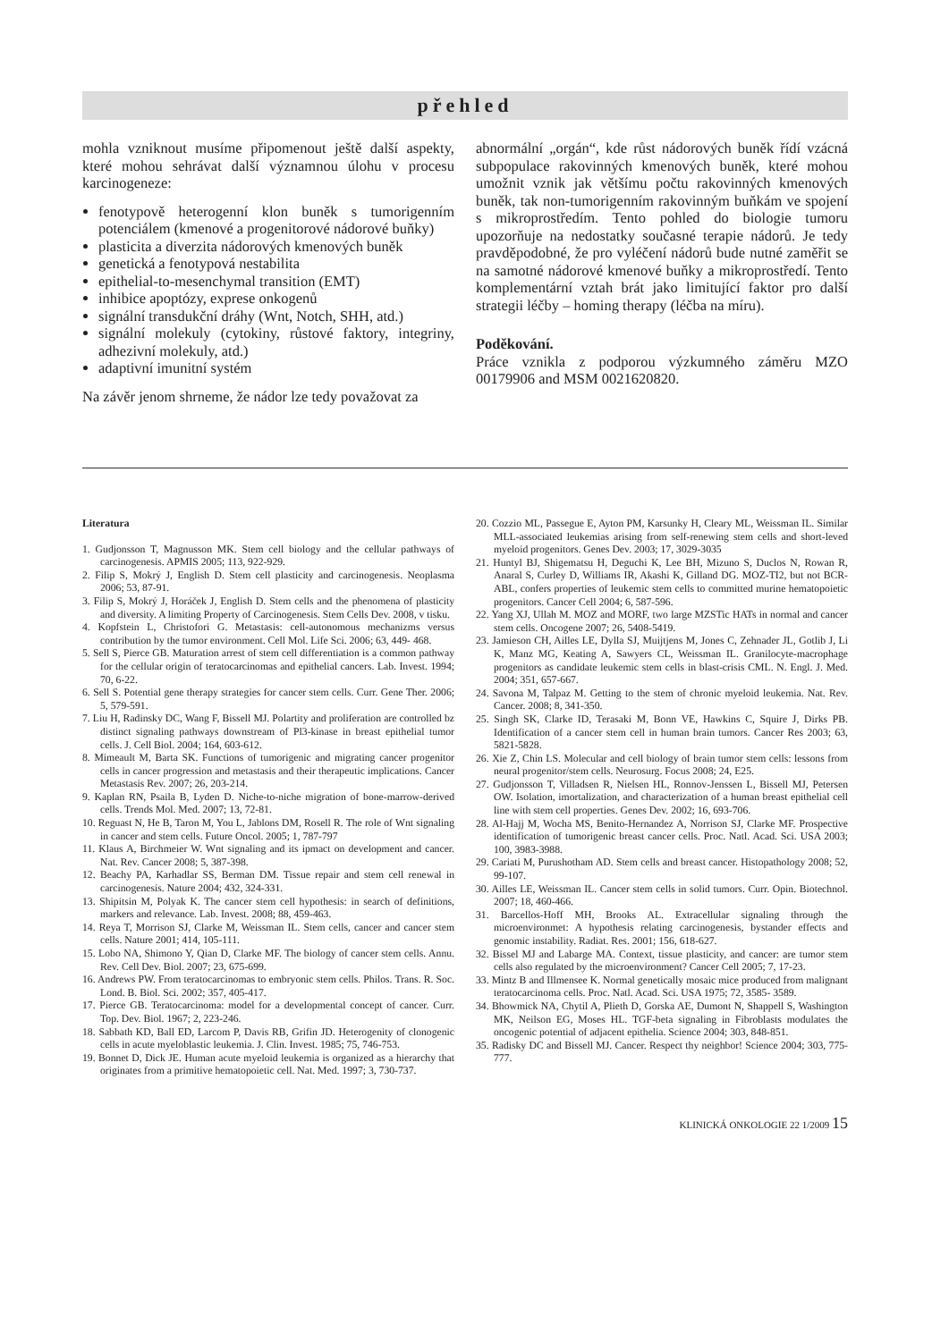přehled
mohla vzniknout musíme připomenout ještě další aspekty, které mohou sehrávat další významnou úlohu v procesu karcinogeneze:
fenotypově heterogenní klon buněk s tumorigenním potenciálem (kmenové a progenitorové nádorové buňky)
plasticita a diverzita nádorových kmenových buněk
genetická a fenotypová nestabilita
epithelial-to-mesenchymal transition (EMT)
inhibice apoptózy, exprese onkogenů
signální transdukční dráhy (Wnt, Notch, SHH, atd.)
signální molekuly (cytokiny, růstové faktory, integriny, adhezivní molekuly, atd.)
adaptivní imunitní systém
Na závěr jenom shrneme, že nádor lze tedy považovat za
abnormální „orgán“, kde růst nádorových buněk řídí vzácná subpopulace rakovinných kmenových buněk, které mohou umožnit vznik jak většímu počtu rakovinných kmenových buněk, tak non-tumorigenním rakovinným buňkám ve spojení s mikroprostředím. Tento pohled do biologie tumoru upozorňuje na nedostatky současné terapie nádorů. Je tedy pravděpodobné, že pro vyléčení nádorů bude nutné zaměřit se na samotné nádorové kmenové buňky a mikroprostředí. Tento komplementární vztah brát jako limitující faktor pro další strategii léčby – homing therapy (léčba na míru).
Poděkování.
Práce vznikla z podporou výzkumného záměru MZO 00179906 and MSM 0021620820.
Literatura
1. Gudjonsson T, Magnusson MK. Stem cell biology and the cellular pathways of carcinogenesis. APMIS 2005; 113, 922-929.
2. Filip S, Mokrý J, English D. Stem cell plasticity and carcinogenesis. Neoplasma 2006; 53, 87-91.
3. Filip S, Mokrý J, Horáček J, English D. Stem cells and the phenomena of plasticity and diversity. A limiting Property of Carcinogenesis. Stem Cells Dev. 2008, v tisku.
4. Kopfstein L, Christofori G. Metastasis: cell-autonomous mechanizms versus contribution by the tumor environment. Cell Mol. Life Sci. 2006; 63, 449- 468.
5. Sell S, Pierce GB. Maturation arrest of stem cell differentiation is a common pathway for the cellular origin of teratocarcinomas and epithelial cancers. Lab. Invest. 1994; 70, 6-22.
6. Sell S. Potential gene therapy strategies for cancer stem cells. Curr. Gene Ther. 2006; 5, 579-591.
7. Liu H, Radinsky DC, Wang F, Bissell MJ. Polartity and proliferation are controlled bz distinct signaling pathways downstream of Pl3-kinase in breast epithelial tumor cells. J. Cell Biol. 2004; 164, 603-612.
8. Mimeault M, Barta SK. Functions of tumorigenic and migrating cancer progenitor cells in cancer progression and metastasis and their therapeutic implications. Cancer Metastasis Rev. 2007; 26, 203-214.
9. Kaplan RN, Psaila B, Lyden D. Niche-to-niche migration of bone-marrow-derived cells. Trends Mol. Med. 2007; 13, 72-81.
10. Reguast N, He B, Taron M, You L, Jablons DM, Rosell R. The role of Wnt signaling in cancer and stem cells. Future Oncol. 2005; 1, 787-797
11. Klaus A, Birchmeier W. Wnt signaling and its ipmact on development and cancer. Nat. Rev. Cancer 2008; 5, 387-398.
12. Beachy PA, Karhadlar SS, Berman DM. Tissue repair and stem cell renewal in carcinogenesis. Nature 2004; 432, 324-331.
13. Shipitsin M, Polyak K. The cancer stem cell hypothesis: in search of definitions, markers and relevance. Lab. Invest. 2008; 88, 459-463.
14. Reya T, Morrison SJ, Clarke M, Weissman IL. Stem cells, cancer and cancer stem cells. Nature 2001; 414, 105-111.
15. Lobo NA, Shimono Y, Qian D, Clarke MF. The biology of cancer stem cells. Annu. Rev. Cell Dev. Biol. 2007; 23, 675-699.
16. Andrews PW. From teratocarcinomas to embryonic stem cells. Philos. Trans. R. Soc. Lond. B. Biol. Sci. 2002; 357, 405-417.
17. Pierce GB. Teratocarcinoma: model for a developmental concept of cancer. Curr. Top. Dev. Biol. 1967; 2, 223-246.
18. Sabbath KD, Ball ED, Larcom P, Davis RB, Grifin JD. Heterogenity of clonogenic cells in acute myeloblastic leukemia. J. Clin. Invest. 1985; 75, 746-753.
19. Bonnet D, Dick JE. Human acute myeloid leukemia is organized as a hierarchy that originates from a primitive hematopoietic cell. Nat. Med. 1997; 3, 730-737.
20. Cozzio ML, Passegue E, Ayton PM, Karsunky H, Cleary ML, Weissman IL. Similar MLL-associated leukemias arising from self-renewing stem cells and short-leved myeloid progenitors. Genes Dev. 2003; 17, 3029-3035
21. Huntyl BJ, Shigematsu H, Deguchi K, Lee BH, Mizuno S, Duclos N, Rowan R, Anaral S, Curley D, Williams IR, Akashi K, Gilland DG. MOZ-TI2, but not BCR- ABL, confers properties of leukemic stem cells to committed murine hematopoietic progenitors. Cancer Cell 2004; 6, 587-596.
22. Yang XJ, Ullah M. MOZ and MORF, two large MZSTic HATs in normal and cancer stem cells. Oncogene 2007; 26, 5408-5419.
23. Jamieson CH, Ailles LE, Dylla SJ, Muijtjens M, Jones C, Zehnader JL, Gotlib J, Li K, Manz MG, Keating A, Sawyers CL, Weissman IL. Granilocyte-macrophage progenitors as candidate leukemic stem cells in blast-crisis CML. N. Engl. J. Med. 2004; 351, 657-667.
24. Savona M, Talpaz M. Getting to the stem of chronic myeloid leukemia. Nat. Rev. Cancer. 2008; 8, 341-350.
25. Singh SK, Clarke ID, Terasaki M, Bonn VE, Hawkins C, Squire J, Dirks PB. Identification of a cancer stem cell in human brain tumors. Cancer Res 2003; 63, 5821-5828.
26. Xie Z, Chin LS. Molecular and cell biology of brain tumor stem cells: lessons from neural progenitor/stem cells. Neurosurg. Focus 2008; 24, E25.
27. Gudjonsson T, Villadsen R, Nielsen HL, Ronnov-Jenssen L, Bissell MJ, Petersen OW. Isolation, imortalization, and characterization of a human breast epithelial cell line with stem cell properties. Genes Dev. 2002; 16, 693-706.
28. Al-Hajj M, Wocha MS, Benito-Hernandez A, Norrison SJ, Clarke MF. Prospective identification of tumorigenic breast cancer cells. Proc. Natl. Acad. Sci. USA 2003; 100, 3983-3988.
29. Cariati M, Purushotham AD. Stem cells and breast cancer. Histopathology 2008; 52, 99-107.
30. Ailles LE, Weissman IL. Cancer stem cells in solid tumors. Curr. Opin. Biotechnol. 2007; 18, 460-466.
31. Barcellos-Hoff MH, Brooks AL. Extracellular signaling through the microenvironmet: A hypothesis relating carcinogenesis, bystander effects and genomic instability. Radiat. Res. 2001; 156, 618-627.
32. Bissel MJ and Labarge MA. Context, tissue plasticity, and cancer: are tumor stem cells also regulated by the microenvironment? Cancer Cell 2005; 7, 17-23.
33. Mintz B and Illmensee K. Normal genetically mosaic mice produced from malignant teratocarcinoma cells. Proc. Natl. Acad. Sci. USA 1975; 72, 3585- 3589.
34. Bhowmick NA, Chytil A, Plieth D, Gorska AE, Dumont N, Shappell S, Washington MK, Neilson EG, Moses HL. TGF-beta signaling in Fibroblasts modulates the oncogenic potential of adjacent epithelia. Science 2004; 303, 848-851.
35. Radisky DC and Bissell MJ. Cancer. Respect thy neighbor! Science 2004; 303, 775-777.
KLINICKÁ ONKOLOGIE 22 1/2009 15